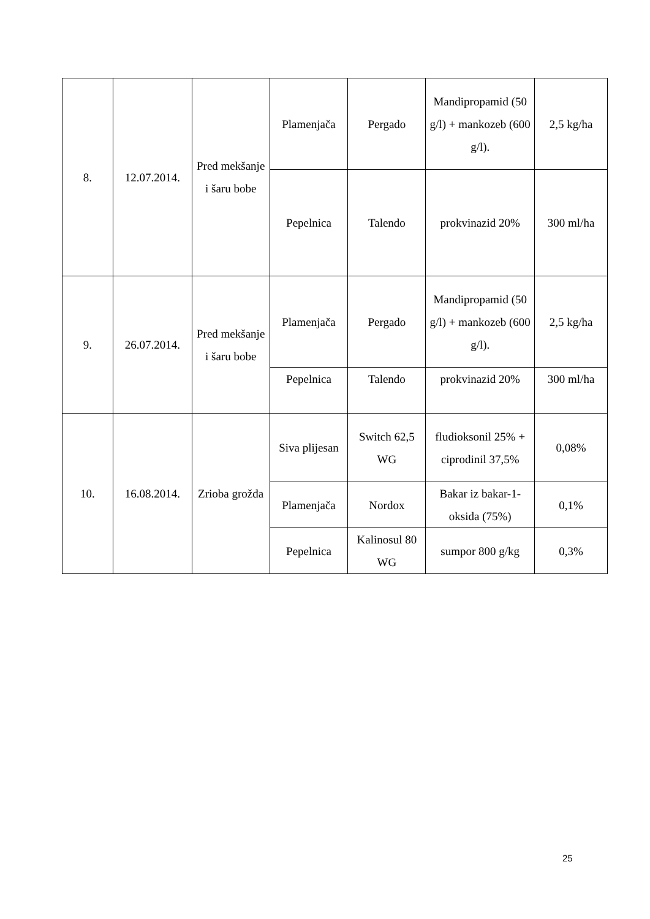| 8. | 12.07.2014. | Pred mekšanje i šaru bobe | Plamenjača | Pergado | Mandipropamid (50 g/l) + mankozeb (600 g/l). | 2,5 kg/ha |
| | | | Pepelnica | Talendo | prokvinazid 20% | 300 ml/ha |
| 9. | 26.07.2014. | Pred mekšanje i šaru bobe | Plamenjača | Pergado | Mandipropamid (50 g/l) + mankozeb (600 g/l). | 2,5 kg/ha |
| | | | Pepelnica | Talendo | prokvinazid 20% | 300 ml/ha |
| 10. | 16.08.2014. | Zrioba grožđa | Siva plijesan | Switch 62,5 WG | fludioksonil 25% + ciprodinil 37,5% | 0,08% |
| | | | Plamenjača | Nordox | Bakar iz bakar-1-oksida (75%) | 0,1% |
| | | | Pepelnica | Kalinosul 80 WG | sumpor 800 g/kg | 0,3% |
25